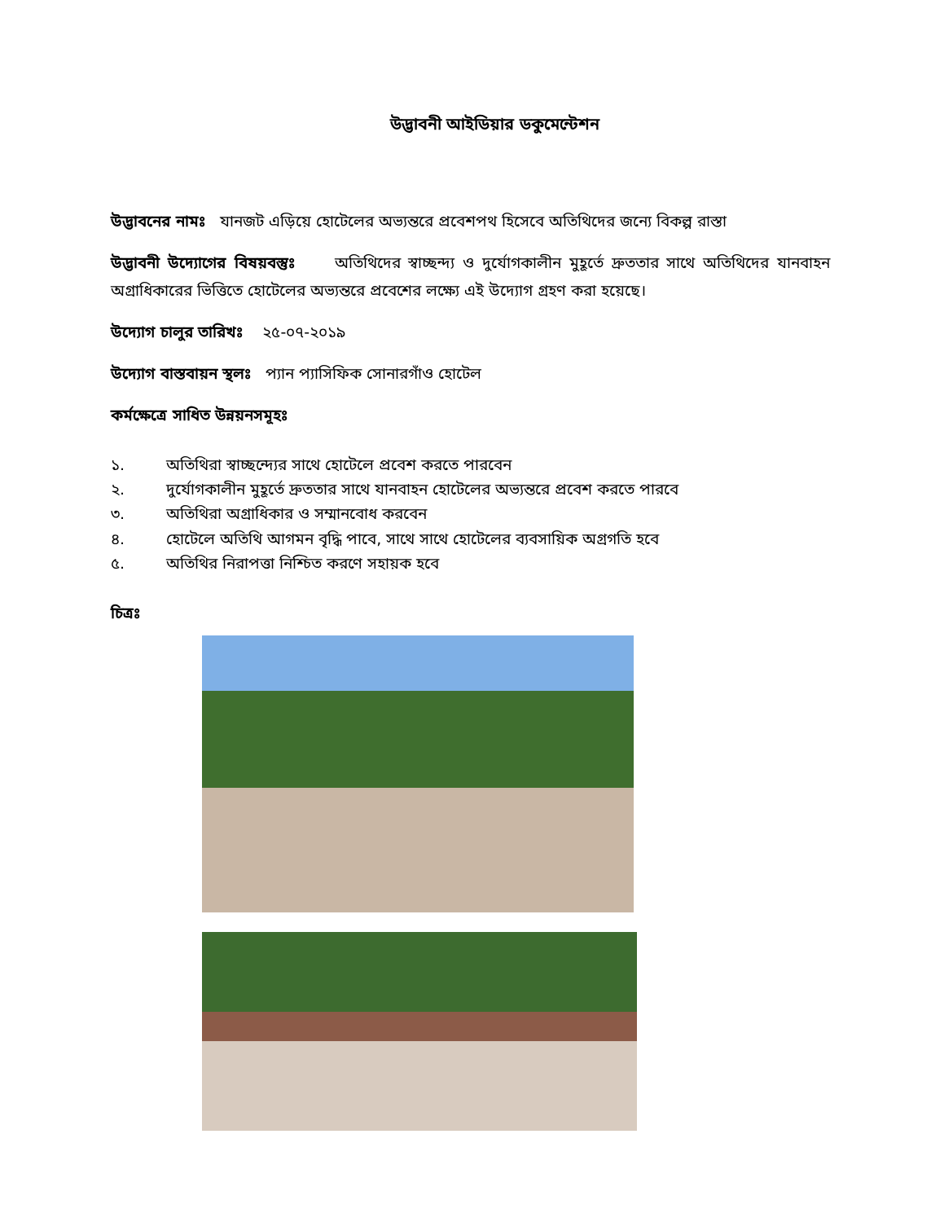উদ্ভাবনী আইডিয়ার ডকুমেন্টেশন
উদ্ভাবনের নামঃ যানজট এড়িয়ে হোটেলের অভ্যন্তরে প্রবেশপথ হিসেবে অতিথিদের জন্যে বিকল্প রাস্তা
উদ্ভাবনী উদ্যোগের বিষয়বস্তুঃ অতিথিদের স্বাচ্ছন্দ্য ও দুর্যোগকালীন মুহূর্তে দ্রুততার সাথে অতিথিদের যানবাহন অগ্রাধিকারের ভিত্তিতে হোটেলের অভ্যন্তরে প্রবেশের লক্ষ্যে এই উদ্যোগ গ্রহণ করা হয়েছে।
উদ্যোগ চালুর তারিখঃ ২৫-০৭-২০১৯
উদ্যোগ বাস্তবায়ন স্থলঃ প্যান প্যাসিফিক সোনারগাঁও হোটেল
কর্মক্ষেত্রে সাধিত উন্নয়নসমূহঃ
১. অতিথিরা স্বাচ্ছন্দ্যের সাথে হোটেলে প্রবেশ করতে পারবেন
২. দুর্যোগকালীন মুহূর্তে দ্রুততার সাথে যানবাহন হোটেলের অভ্যন্তরে প্রবেশ করতে পারবে
৩. অতিথিরা অগ্রাধিকার ও সম্মানবোধ করবেন
৪. হোটেলে অতিথি আগমন বৃদ্ধি পাবে, সাথে সাথে হোটেলের ব্যবসায়িক অগ্রগতি হবে
৫. অতিথির নিরাপত্তা নিশ্চিত করণে সহায়ক হবে
চিত্রঃ